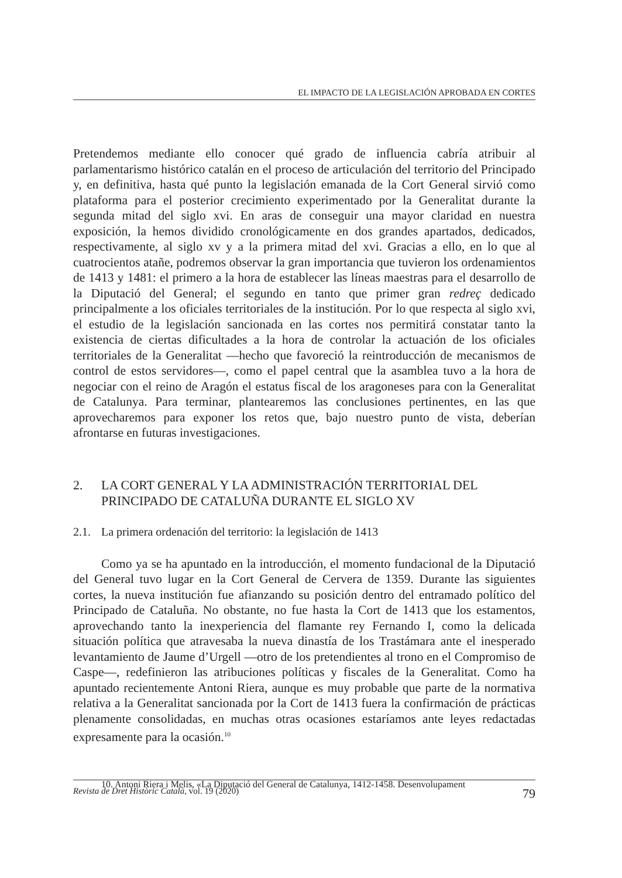EL IMPACTO DE LA LEGISLACIÓN APROBADA EN CORTES
Pretendemos mediante ello conocer qué grado de influencia cabría atribuir al parlamentarismo histórico catalán en el proceso de articulación del territorio del Principado y, en definitiva, hasta qué punto la legislación emanada de la Cort General sirvió como plataforma para el posterior crecimiento experimentado por la Generalitat durante la segunda mitad del siglo xvi. En aras de conseguir una mayor claridad en nuestra exposición, la hemos dividido cronológicamente en dos grandes apartados, dedicados, respectivamente, al siglo xv y a la primera mitad del xvi. Gracias a ello, en lo que al cuatrocientos atañe, podremos observar la gran importancia que tuvieron los ordenamientos de 1413 y 1481: el primero a la hora de establecer las líneas maestras para el desarrollo de la Diputació del General; el segundo en tanto que primer gran redreç dedicado principalmente a los oficiales territoriales de la institución. Por lo que respecta al siglo xvi, el estudio de la legislación sancionada en las cortes nos permitirá constatar tanto la existencia de ciertas dificultades a la hora de controlar la actuación de los oficiales territoriales de la Generalitat —hecho que favoreció la reintroducción de mecanismos de control de estos servidores—, como el papel central que la asamblea tuvo a la hora de negociar con el reino de Aragón el estatus fiscal de los aragoneses para con la Generalitat de Catalunya. Para terminar, plantearemos las conclusiones pertinentes, en las que aprovecharemos para exponer los retos que, bajo nuestro punto de vista, deberían afrontarse en futuras investigaciones.
2. LA CORT GENERAL Y LA ADMINISTRACIÓN TERRITORIAL DEL PRINCIPADO DE CATALUÑA DURANTE EL SIGLO XV
2.1. La primera ordenación del territorio: la legislación de 1413
Como ya se ha apuntado en la introducción, el momento fundacional de la Diputació del General tuvo lugar en la Cort General de Cervera de 1359. Durante las siguientes cortes, la nueva institución fue afianzando su posición dentro del entramado político del Principado de Cataluña. No obstante, no fue hasta la Cort de 1413 que los estamentos, aprovechando tanto la inexperiencia del flamante rey Fernando I, como la delicada situación política que atravesaba la nueva dinastía de los Trastámara ante el inesperado levantamiento de Jaume d’Urgell —otro de los pretendientes al trono en el Compromiso de Caspe—, redefinieron las atribuciones políticas y fiscales de la Generalitat. Como ha apuntado recientemente Antoni Riera, aunque es muy probable que parte de la normativa relativa a la Generalitat sancionada por la Cort de 1413 fuera la confirmación de prácticas plenamente consolidadas, en muchas otras ocasiones estaríamos ante leyes redactadas expresamente para la ocasión.<sup>10</sup>
10. Antoni Riera i Melis, «La Diputació del General de Catalunya, 1412-1458. Desenvolupament
Revista de Dret Històric Català, vol. 19 (2020) 79